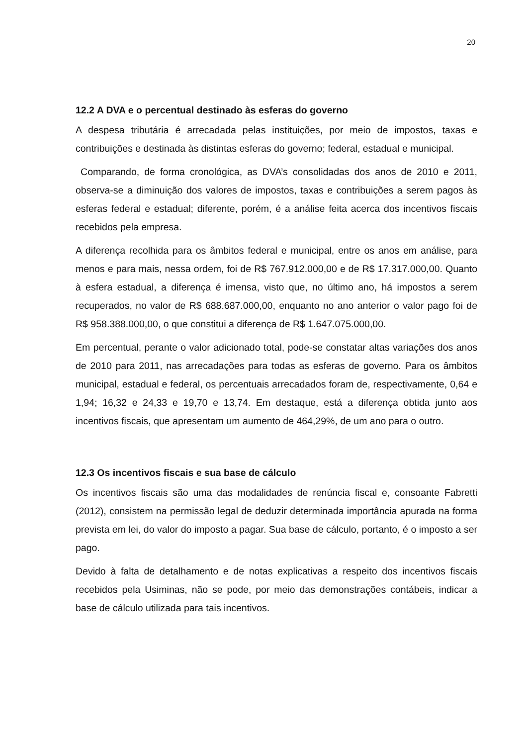20
12.2 A DVA e o percentual destinado às esferas do governo
A despesa tributária é arrecadada pelas instituições, por meio de impostos, taxas e contribuições e destinada às distintas esferas do governo; federal, estadual e municipal.
Comparando, de forma cronológica, as DVA’s consolidadas dos anos de 2010 e 2011, observa-se a diminuição dos valores de impostos, taxas e contribuições a serem pagos às esferas federal e estadual; diferente, porém, é a análise feita acerca dos incentivos fiscais recebidos pela empresa.
A diferença recolhida para os âmbitos federal e municipal, entre os anos em análise, para menos e para mais, nessa ordem, foi de R$ 767.912.000,00 e de R$ 17.317.000,00. Quanto à esfera estadual, a diferença é imensa, visto que, no último ano, há impostos a serem recuperados, no valor de R$ 688.687.000,00, enquanto no ano anterior o valor pago foi de R$ 958.388.000,00, o que constitui a diferença de R$ 1.647.075.000,00.
Em percentual, perante o valor adicionado total, pode-se constatar altas variações dos anos de 2010 para 2011, nas arrecadações para todas as esferas de governo. Para os âmbitos municipal, estadual e federal, os percentuais arrecadados foram de, respectivamente, 0,64 e 1,94; 16,32 e 24,33 e 19,70 e 13,74. Em destaque, está a diferença obtida junto aos incentivos fiscais, que apresentam um aumento de 464,29%, de um ano para o outro.
12.3 Os incentivos fiscais e sua base de cálculo
Os incentivos fiscais são uma das modalidades de renúncia fiscal e, consoante Fabretti (2012), consistem na permissão legal de deduzir determinada importância apurada na forma prevista em lei, do valor do imposto a pagar. Sua base de cálculo, portanto, é o imposto a ser pago.
Devido à falta de detalhamento e de notas explicativas a respeito dos incentivos fiscais recebidos pela Usiminas, não se pode, por meio das demonstrações contábeis, indicar a base de cálculo utilizada para tais incentivos.